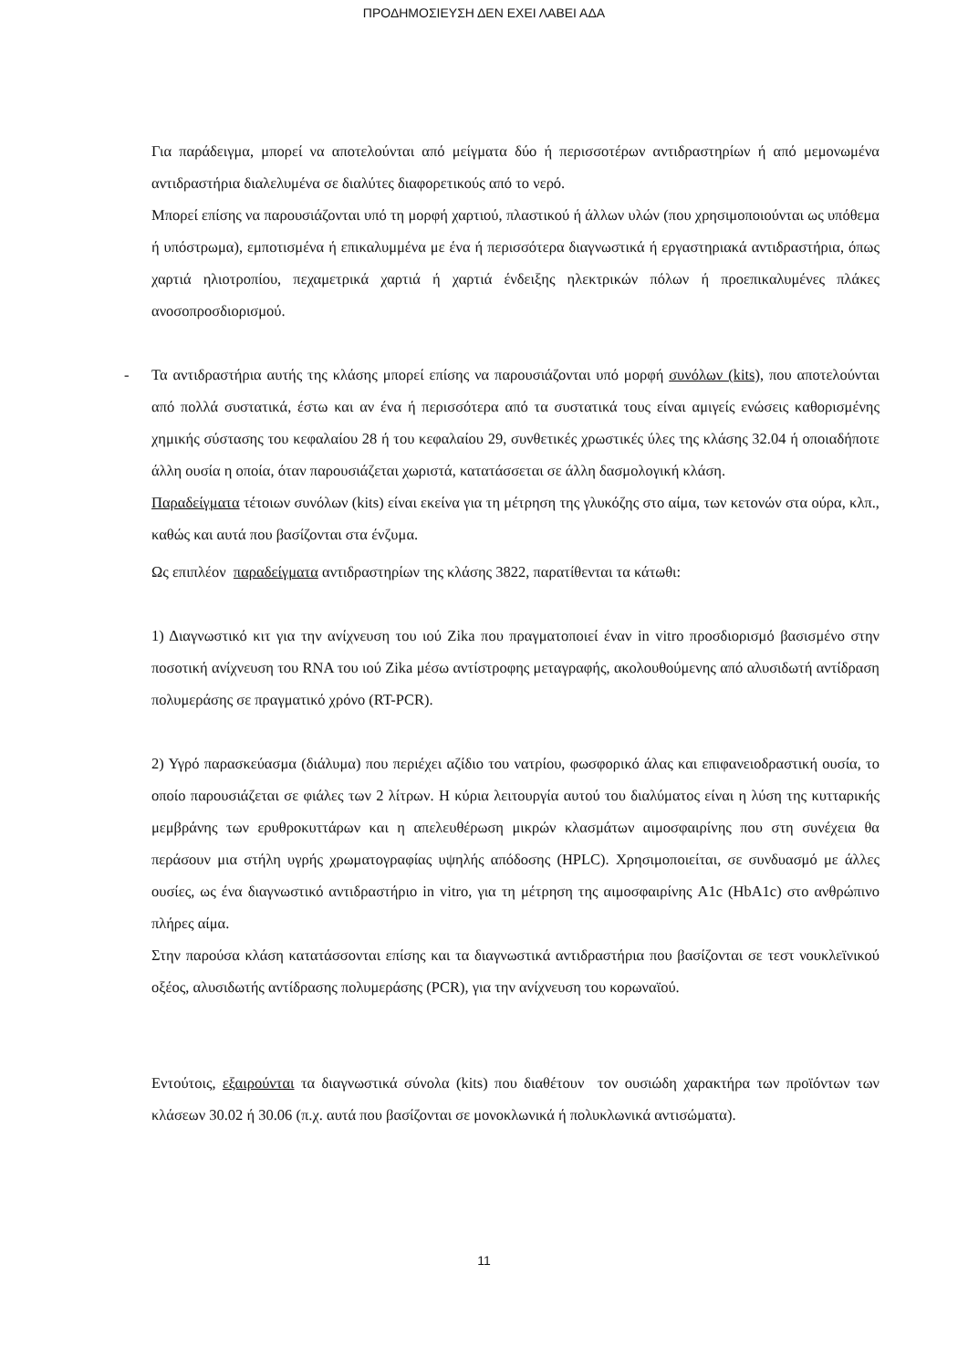ΠΡΟΔΗΜΟΣΙΕΥΣΗ ΔΕΝ ΕΧΕΙ ΛΑΒΕΙ ΑΔΑ
Για παράδειγμα, μπορεί να αποτελούνται από μείγματα δύο ή περισσοτέρων αντιδραστηρίων ή από μεμονωμένα αντιδραστήρια διαλελυμένα σε διαλύτες διαφορετικούς από το νερό.
Μπορεί επίσης να παρουσιάζονται υπό τη μορφή χαρτιού, πλαστικού ή άλλων υλών (που χρησιμοποιούνται ως υπόθεμα ή υπόστρωμα), εμποτισμένα ή επικαλυμμένα με ένα ή περισσότερα διαγνωστικά ή εργαστηριακά αντιδραστήρια, όπως χαρτιά ηλιοτροπίου, πεχαμετρικά χαρτιά ή χαρτιά ένδειξης ηλεκτρικών πόλων ή προεπικαλυμένες πλάκες ανοσοπροσδιορισμού.
- Τα αντιδραστήρια αυτής της κλάσης μπορεί επίσης να παρουσιάζονται υπό μορφή συνόλων (kits), που αποτελούνται από πολλά συστατικά, έστω και αν ένα ή περισσότερα από τα συστατικά τους είναι αμιγείς ενώσεις καθορισμένης χημικής σύστασης του κεφαλαίου 28 ή του κεφαλαίου 29, συνθετικές χρωστικές ύλες της κλάσης 32.04 ή οποιαδήποτε άλλη ουσία η οποία, όταν παρουσιάζεται χωριστά, κατατάσσεται σε άλλη δασμολογική κλάση.
Παραδείγματα τέτοιων συνόλων (kits) είναι εκείνα για τη μέτρηση της γλυκόζης στο αίμα, των κετονών στα ούρα, κλπ., καθώς και αυτά που βασίζονται στα ένζυμα.
Ως επιπλέον παραδείγματα αντιδραστηρίων της κλάσης 3822, παρατίθενται τα κάτωθι:
1) Διαγνωστικό κιτ για την ανίχνευση του ιού Zika που πραγματοποιεί έναν in vitro προσδιορισμό βασισμένο στην ποσοτική ανίχνευση του RNA του ιού Zika μέσω αντίστροφης μεταγραφής, ακολουθούμενης από αλυσιδωτή αντίδραση πολυμεράσης σε πραγματικό χρόνο (RT-PCR).
2) Υγρό παρασκεύασμα (διάλυμα) που περιέχει αζίδιο του νατρίου, φωσφορικό άλας και επιφανειοδραστική ουσία, το οποίο παρουσιάζεται σε φιάλες των 2 λίτρων. Η κύρια λειτουργία αυτού του διαλύματος είναι η λύση της κυτταρικής μεμβράνης των ερυθροκυττάρων και η απελευθέρωση μικρών κλασμάτων αιμοσφαιρίνης που στη συνέχεια θα περάσουν μια στήλη υγρής χρωματογραφίας υψηλής απόδοσης (HPLC). Χρησιμοποιείται, σε συνδυασμό με άλλες ουσίες, ως ένα διαγνωστικό αντιδραστήριο in vitro, για τη μέτρηση της αιμοσφαιρίνης A1c (HbA1c) στο ανθρώπινο πλήρες αίμα.
Στην παρούσα κλάση κατατάσσονται επίσης και τα διαγνωστικά αντιδραστήρια που βασίζονται σε τεστ νουκλεϊνικού οξέος, αλυσιδωτής αντίδρασης πολυμεράσης (PCR), για την ανίχνευση του κορωναϊού.
Εντούτοις, εξαιρούνται τα διαγνωστικά σύνολα (kits) που διαθέτουν τον ουσιώδη χαρακτήρα των προϊόντων των κλάσεων 30.02 ή 30.06 (π.χ. αυτά που βασίζονται σε μονοκλωνικά ή πολυκλωνικά αντισώματα).
11